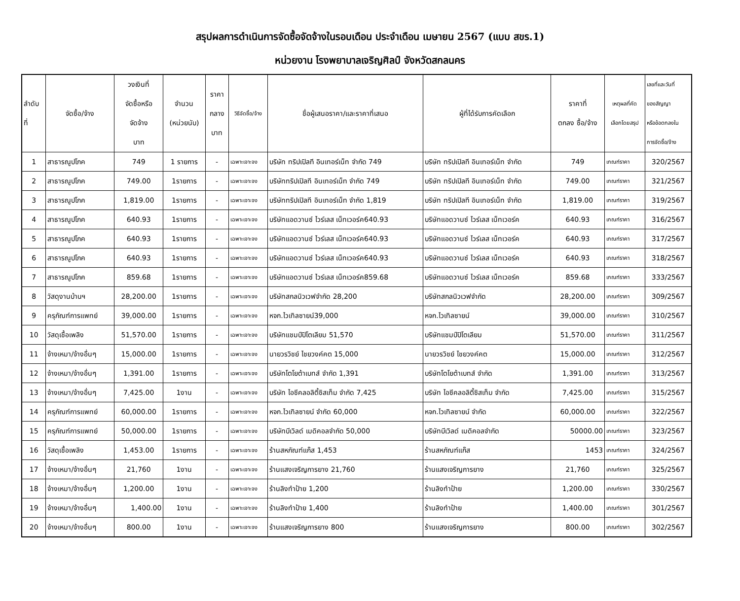สรุปผลการดำเนินการจัดซื้อจัดจ้างในรอบเดือน ประจำเดือน เมษายน 2567 (แบบ สขร.1)
หน่วยงาน โรงพยาบาลเจริญศิลป์ จังหวัดสกลนคร
| ลำดับ ที่ | จัดซื้อ/จ้าง | วงเงินที่ จัดซื้อหรือ จัดจ้าง บาท | จำนวน (หน่วยนับ) | ราคา กลาง บาท | วิธีจัดซื้อ/จ้าง | ชื่อผู้เสนอราคา/และราคาที่เสนอ | ผู้ที่ได้รับการคัดเลือก | ราคาที่ ตกลง ซื้อ/จ้าง | เหตุผลที่คัด เลือกโดยสรุป | เลขที่และวันที่ ของสัญญา หรือข้อตกลงใน การจัดซื้อ/จ้าง |
| --- | --- | --- | --- | --- | --- | --- | --- | --- | --- | --- |
| 1 | สาธารณูปโภค | 749 | 1 รายการ | - | เฉพาะเจาะจง | บริษัท ทริปเปิลที อินเทอร์เน็ท จำกัด 749 | บริษัท ทริปเปิลที อินเทอร์เน็ท จำกัด | 749 | เกณฑ์ราคา | 320/2567 |
| 2 | สาธารณูปโภค | 749.00 | 1รายการ | - | เฉพาะเจาะจง | บริษัททริปเปิลที อินเทอร์เน็ท จำกัด 749 | บริษัท ทริปเปิลที อินเทอร์เน็ท จำกัด | 749.00 | เกณฑ์ราคา | 321/2567 |
| 3 | สาธารณูปโภค | 1,819.00 | 1รายการ | - | เฉพาะเจาะจง | บริษัททริปเปิลที อินเทอร์เน็ท จำกัด 1,819 | บริษัท ทริปเปิลที อินเทอร์เน็ท จำกัด | 1,819.00 | เกณฑ์ราคา | 319/2567 |
| 4 | สาธารณูปโภค | 640.93 | 1รายการ | - | เฉพาะเจาะจง | บริษัทแอดวานซ์ ไวร์เลส เน็ทเวอร์ค640.93 | บริษัทแอดวานซ์ ไวร์เลส เน็ทเวอร์ค | 640.93 | เกณฑ์ราคา | 316/2567 |
| 5 | สาธารณูปโภค | 640.93 | 1รายการ | - | เฉพาะเจาะจง | บริษัทแอดวานซ์ ไวร์เลส เน็ทเวอร์ค640.93 | บริษัทแอดวานซ์ ไวร์เลส เน็ทเวอร์ค | 640.93 | เกณฑ์ราคา | 317/2567 |
| 6 | สาธารณูปโภค | 640.93 | 1รายการ | - | เฉพาะเจาะจง | บริษัทแอดวานซ์ ไวร์เลส เน็ทเวอร์ค640.93 | บริษัทแอดวานซ์ ไวร์เลส เน็ทเวอร์ค | 640.93 | เกณฑ์ราคา | 318/2567 |
| 7 | สาธารณูปโภค | 859.68 | 1รายการ | - | เฉพาะเจาะจง | บริษัทแอดวานซ์ ไวร์เลส เน็ทเวอร์ค859.68 | บริษัทแอดวานซ์ ไวร์เลส เน็ทเวอร์ค | 859.68 | เกณฑ์ราคา | 333/2567 |
| 8 | วัสดุงานบ้านฯ | 28,200.00 | 1รายการ | - | เฉพาะเจาะจง | บริษัทสกลนิวเวฟจำกัด 28,200 | บริษัทสกลนิวเวฟจำกัด | 28,200.00 | เกณฑ์ราคา | 309/2567 |
| 9 | ครุภัณฑ์การแพทย์ | 39,000.00 | 1รายการ | - | เฉพาะเจาะจง | หจก.ไวเทิลซายน์39,000 | หจก.ไวเทิลซายน์ | 39,000.00 | เกณฑ์ราคา | 310/2567 |
| 10 | วัสดุเชื้อเพลิง | 51,570.00 | 1รายการ | - | เฉพาะเจาะจง | บริษัทแชมป์ปิโตเลียม 51,570 | บริษัทแชมป์ปิโตเลียม | 51,570.00 | เกณฑ์ราคา | 311/2567 |
| 11 | จ้างเหมา/จ้างอื่นๆ | 15,000.00 | 1รายการ | - | เฉพาะเจาะจง | นายวรวิชย์ ไชยวงค์คต 15,000 | นายวรวิชย์ ไชยวงค์คต | 15,000.00 | เกณฑ์ราคา | 312/2567 |
| 12 | จ้างเหมา/จ้างอื่นๆ | 1,391.00 | 1รายการ | - | เฉพาะเจาะจง | บริษัทโตโยต้าเบทส์ จำกัด 1,391 | บริษัทโตโยต้าเบทส์ จำกัด | 1,391.00 | เกณฑ์ราคา | 313/2567 |
| 13 | จ้างเหมา/จ้างอื่นๆ | 7,425.00 | 1งาน | - | เฉพาะเจาะจง | บริษัท ไอซีคลอลิตี้ซิสเท็ม จำกัด 7,425 | บริษัท ไอซีคลอลิตี้ซิสเท็ม จำกัด | 7,425.00 | เกณฑ์ราคา | 315/2567 |
| 14 | ครุภัณฑ์การแพทย์ | 60,000.00 | 1รายการ | - | เฉพาะเจาะจง | หจก.ไวเทิลซายน์ จำกัด 60,000 | หจก.ไวเทิลซายน์ จำกัด | 60,000.00 | เกณฑ์ราคา | 322/2567 |
| 15 | ครุภัณฑ์การแพทย์ | 50,000.00 | 1รายการ | - | เฉพาะเจาะจง | บริษัทบีเวิลด์ เมดิคอลจำกัด 50,000 | บริษัทบีเวิลด์ เมดิคอลจำกัด | 50000.00 | เกณฑ์ราคา | 323/2567 |
| 16 | วัสดุเชื้อเพลิง | 1,453.00 | 1รายการ | - | เฉพาะเจาะจง | ร้านสหภัณฑ์แก๊ส 1,453 | ร้านสหภัณฑ์แก๊ส | 1453 | เกณฑ์ราคา | 324/2567 |
| 17 | จ้างเหมา/จ้างอื่นๆ | 21,760 | 1งาน | - | เฉพาะเจาะจง | ร้านแสงเจริญการยาง 21,760 | ร้านแสงเจริญการยาง | 21,760 | เกณฑ์ราคา | 325/2567 |
| 18 | จ้างเหมา/จ้างอื่นๆ | 1,200.00 | 1งาน | - | เฉพาะเจาะจง | ร้านลิงทำป้าย 1,200 | ร้านลิงทำป้าย | 1,200.00 | เกณฑ์ราคา | 330/2567 |
| 19 | จ้างเหมา/จ้างอื่นๆ | 1,400.00 | 1งาน | - | เฉพาะเจาะจง | ร้านลิงทำป้าย 1,400 | ร้านลิงทำป้าย | 1,400.00 | เกณฑ์ราคา | 301/2567 |
| 20 | จ้างเหมา/จ้างอื่นๆ | 800.00 | 1งาน | - | เฉพาะเจาะจง | ร้านแสงเจริญการยาง 800 | ร้านแสงเจริญการยาง | 800.00 | เกณฑ์ราคา | 302/2567 |